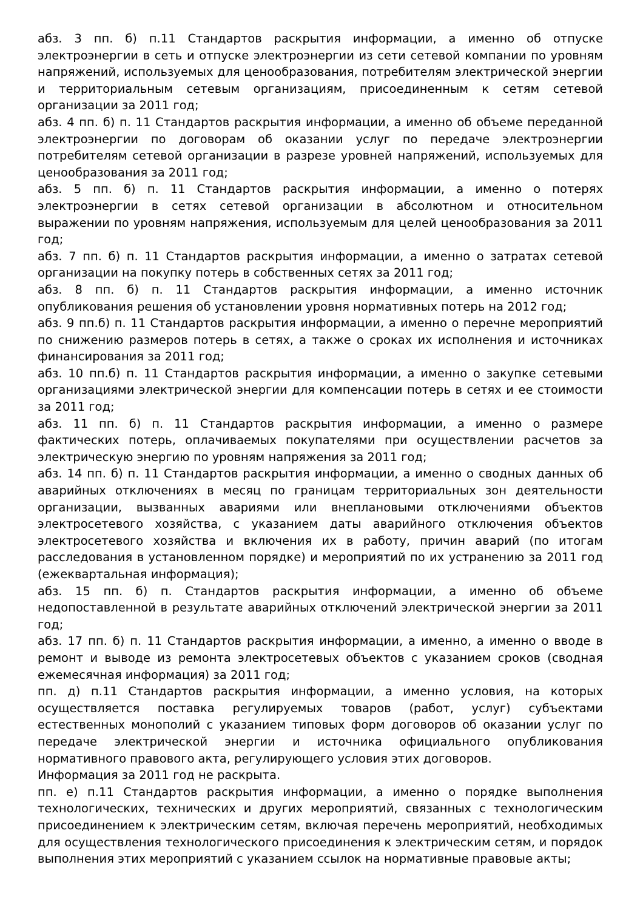абз. 3 пп. б) п.11 Стандартов раскрытия информации, а именно об отпуске электроэнергии в сеть и отпуске электроэнергии из сети сетевой компании по уровням напряжений, используемых для ценообразования, потребителям электрической энергии и территориальным сетевым организациям, присоединенным к сетям сетевой организации за 2011 год;
абз. 4 пп. б) п. 11 Стандартов раскрытия информации, а именно об объеме переданной электроэнергии по договорам об оказании услуг по передаче электроэнергии потребителям сетевой организации в разрезе уровней напряжений, используемых для ценообразования за 2011 год;
абз. 5 пп. б) п. 11 Стандартов раскрытия информации, а именно о потерях электроэнергии в сетях сетевой организации в абсолютном и относительном выражении по уровням напряжения, используемым для целей ценообразования за 2011 год;
абз. 7 пп. б) п. 11 Стандартов раскрытия информации, а именно о затратах сетевой организации на покупку потерь в собственных сетях за 2011 год;
абз. 8 пп. б) п. 11 Стандартов раскрытия информации, а именно источник опубликования решения об установлении уровня нормативных потерь на 2012 год;
абз. 9 пп.б) п. 11 Стандартов раскрытия информации, а именно о перечне мероприятий по снижению размеров потерь в сетях, а также о сроках их исполнения и источниках финансирования за 2011 год;
абз. 10 пп.б) п. 11 Стандартов раскрытия информации, а именно о закупке сетевыми организациями электрической энергии для компенсации потерь в сетях и ее стоимости за 2011 год;
абз. 11 пп. б) п. 11 Стандартов раскрытия информации, а именно о размере фактических потерь, оплачиваемых покупателями при осуществлении расчетов за электрическую энергию по уровням напряжения за 2011 год;
абз. 14 пп. б) п. 11 Стандартов раскрытия информации, а именно о сводных данных об аварийных отключениях в месяц по границам территориальных зон деятельности организации, вызванных авариями или внеплановыми отключениями объектов электросетевого хозяйства, с указанием даты аварийного отключения объектов электросетевого хозяйства и включения их в работу, причин аварий (по итогам расследования в установленном порядке) и мероприятий по их устранению за 2011 год (ежеквартальная информация);
абз. 15 пп. б) п. Стандартов раскрытия информации, а именно об объеме недопоставленной в результате аварийных отключений электрической энергии за 2011 год;
абз. 17 пп. б) п. 11 Стандартов раскрытия информации, а именно, а именно о вводе в ремонт и выводе из ремонта электросетевых объектов с указанием сроков (сводная ежемесячная информация) за 2011 год;
пп. д) п.11 Стандартов раскрытия информации, а именно условия, на которых осуществляется поставка регулируемых товаров (работ, услуг) субъектами естественных монополий с указанием типовых форм договоров об оказании услуг по передаче электрической энергии и источника официального опубликования нормативного правового акта, регулирующего условия этих договоров.
Информация за 2011 год не раскрыта.
пп. е) п.11 Стандартов раскрытия информации, а именно о порядке выполнения технологических, технических и других мероприятий, связанных с технологическим присоединением к электрическим сетям, включая перечень мероприятий, необходимых для осуществления технологического присоединения к электрическим сетям, и порядок выполнения этих мероприятий с указанием ссылок на нормативные правовые акты;